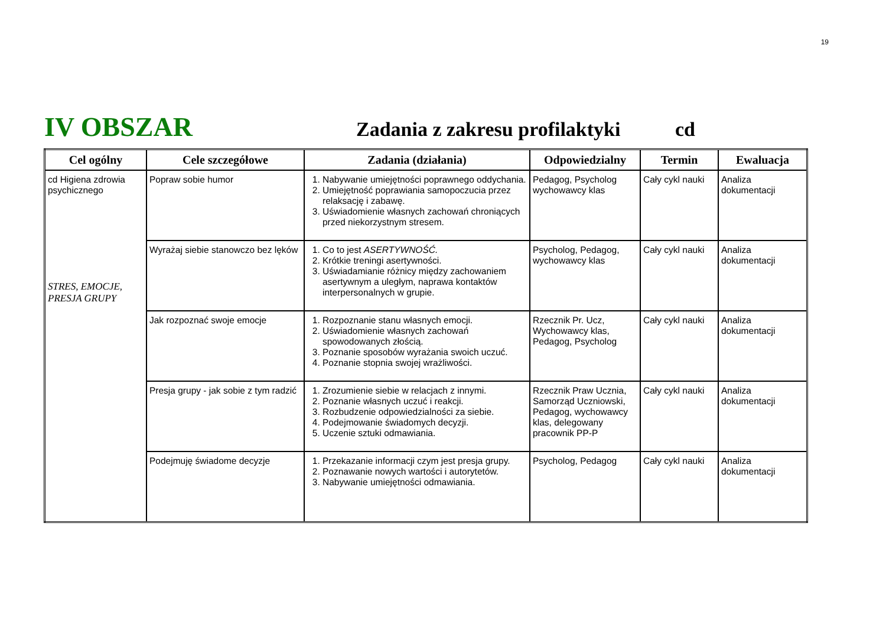19
IV OBSZAR
Zadania z zakresu profilaktyki
cd
| Cel ogólny | Cele szczegółowe | Zadania (działania) | Odpowiedzialny | Termin | Ewaluacja |
| --- | --- | --- | --- | --- | --- |
| cd Higiena zdrowia psychicznego STRES, EMOCJE, PRESJA GRUPY | Popraw sobie humor | 1. Nabywanie umiejętności poprawnego oddychania. 2. Umiejętność poprawiania samopoczucia przez relaksację i zabawę. 3. Uświadomienie własnych zachowań chroniących przed niekorzystnym stresem. | Pedagog, Psycholog wychowawcy klas | Cały cykl nauki | Analiza dokumentacji |
| | Wyrażaj siebie stanowczo bez lęków | 1. Co to jest ASERTYWNOŚĆ. 2. Krótkie treningi asertywności. 3. Uświadamianie różnicy między zachowaniem asertywnym a uległym, naprawa kontaktów interpersonalnych w grupie. | Psycholog, Pedagog, wychowawcy klas | Cały cykl nauki | Analiza dokumentacji |
| | Jak rozpoznać swoje emocje | 1. Rozpoznanie stanu własnych emocji. 2. Uświadomienie własnych zachowań spowodowanych złością. 3. Poznanie sposobów wyrażania swoich uczuć. 4. Poznanie stopnia swojej wrażliwości. | Rzecznik Pr. Ucz, Wychowawcy klas, Pedagog, Psycholog | Cały cykl nauki | Analiza dokumentacji |
| | Presja grupy - jak sobie z tym radzić | 1. Zrozumienie siebie w relacjach z innymi. 2. Poznanie własnych uczuć i reakcji. 3. Rozbudzenie odpowiedzialności za siebie. 4. Podejmowanie świadomych decyzji. 5. Uczenie sztuki odmawiania. | Rzecznik Praw Ucznia, Samorząd Uczniowski, Pedagog, wychowawcy klas, delegowany pracownik PP-P | Cały cykl nauki | Analiza dokumentacji |
| | Podejmuję świadome decyzje | 1. Przekazanie informacji czym jest presja grupy. 2. Poznawanie nowych wartości i autorytetów. 3. Nabywanie umiejętności odmawiania. | Psycholog, Pedagog | Cały cykl nauki | Analiza dokumentacji |